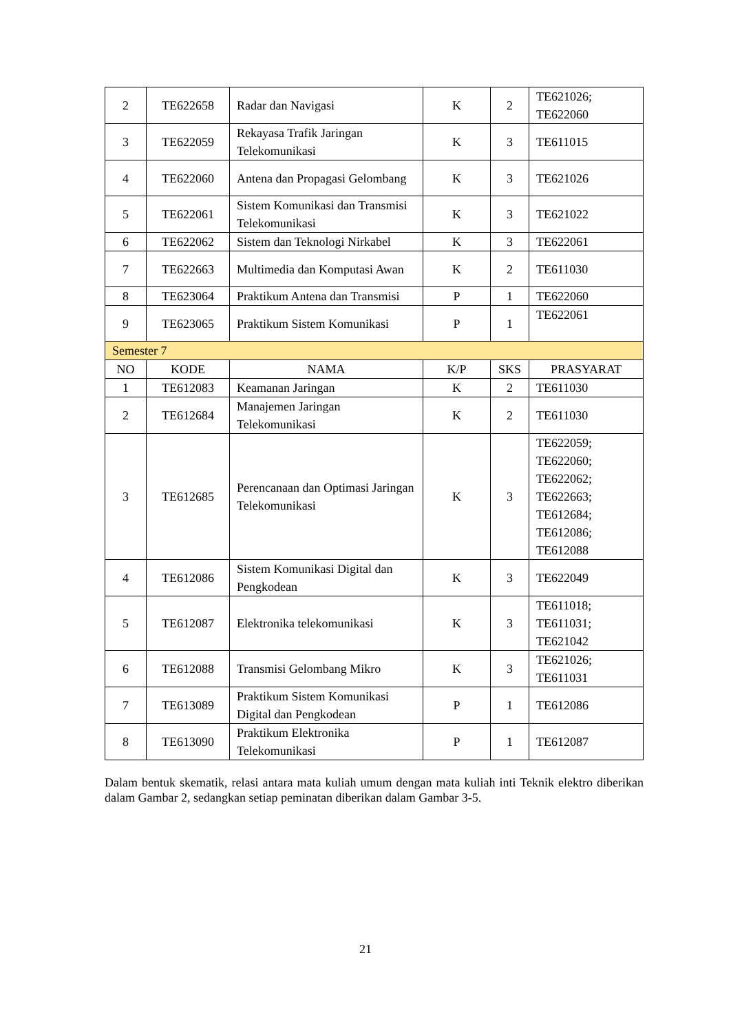| 2 | TE622658 | Radar dan Navigasi | K | 2 | TE621026; TE622060 |
| 3 | TE622059 | Rekayasa Trafik Jaringan Telekomunikasi | K | 3 | TE611015 |
| 4 | TE622060 | Antena dan Propagasi Gelombang | K | 3 | TE621026 |
| 5 | TE622061 | Sistem Komunikasi dan Transmisi Telekomunikasi | K | 3 | TE621022 |
| 6 | TE622062 | Sistem dan Teknologi Nirkabel | K | 3 | TE622061 |
| 7 | TE622663 | Multimedia dan Komputasi Awan | K | 2 | TE611030 |
| 8 | TE623064 | Praktikum Antena dan Transmisi | P | 1 | TE622060 |
| 9 | TE623065 | Praktikum Sistem Komunikasi | P | 1 | TE622061 |
| Semester 7 | | | | | |
| NO | KODE | NAMA | K/P | SKS | PRASYARAT |
| 1 | TE612083 | Keamanan Jaringan | K | 2 | TE611030 |
| 2 | TE612684 | Manajemen Jaringan Telekomunikasi | K | 2 | TE611030 |
| 3 | TE612685 | Perencanaan dan Optimasi Jaringan Telekomunikasi | K | 3 | TE622059; TE622060; TE622062; TE622663; TE612684; TE612086; TE612088 |
| 4 | TE612086 | Sistem Komunikasi Digital dan Pengkodean | K | 3 | TE622049 |
| 5 | TE612087 | Elektronika telekomunikasi | K | 3 | TE611018; TE611031; TE621042 |
| 6 | TE612088 | Transmisi Gelombang Mikro | K | 3 | TE621026; TE611031 |
| 7 | TE613089 | Praktikum Sistem Komunikasi Digital dan Pengkodean | P | 1 | TE612086 |
| 8 | TE613090 | Praktikum Elektronika Telekomunikasi | P | 1 | TE612087 |
Dalam bentuk skematik, relasi antara mata kuliah umum dengan mata kuliah inti Teknik elektro diberikan dalam Gambar 2, sedangkan setiap peminatan diberikan dalam Gambar 3-5.
21